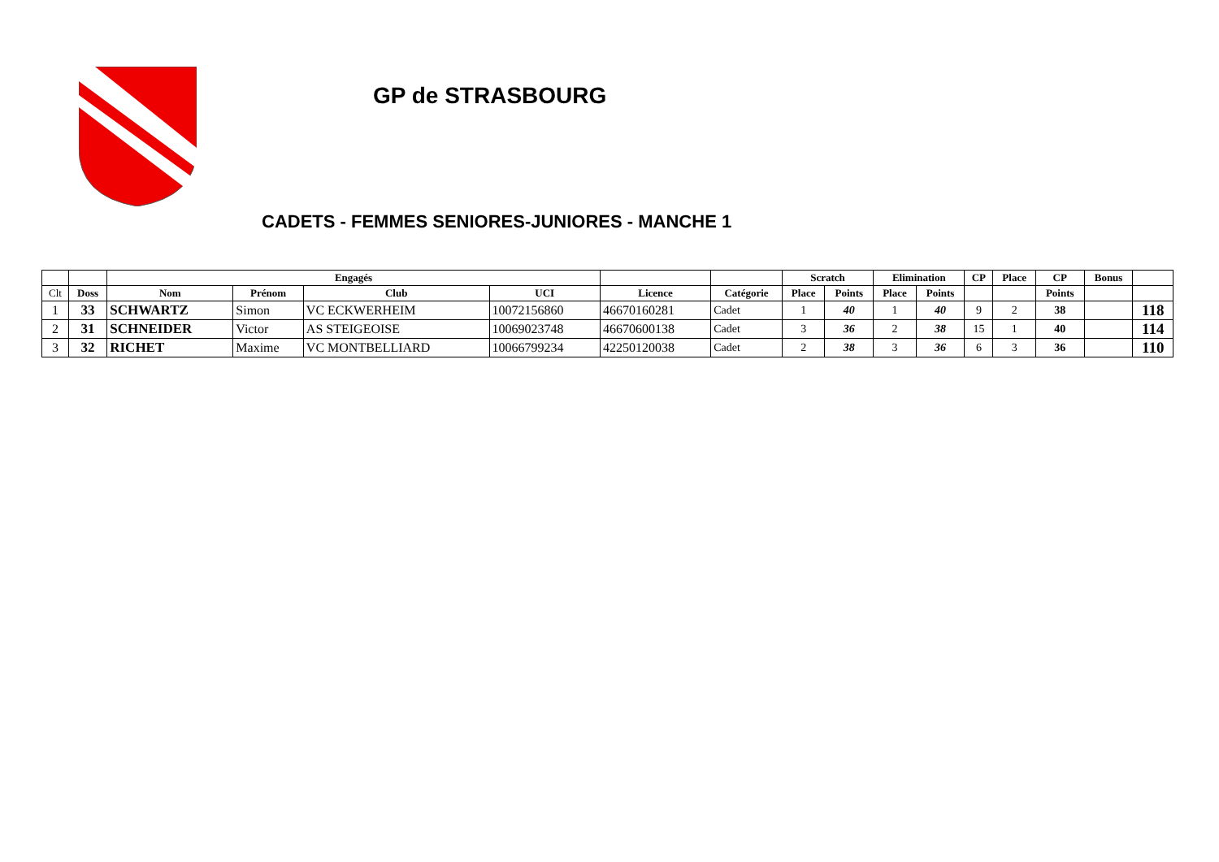GP de STRASBOURG
CADETS - FEMMES SENIORES-JUNIORES - MANCHE 1
| | | Engagés | | | | | | Scratch | | Elimination | | CP | Place | CP | Bonus | |
| --- | --- | --- | --- | --- | --- | --- | --- | --- | --- | --- | --- | --- | --- | --- | --- | --- |
| Clt | Doss | Nom | Prénom | Club | UCI | Licence | Catégorie | Place | Points | Place | Points | | | Points | | |
| 1 | 33 | SCHWARTZ | Simon | VC ECKWERHEIM | 10072156860 | 46670160281 | Cadet | 1 | 40 | 1 | 40 | 9 | 2 | 38 | | 118 |
| 2 | 31 | SCHNEIDER | Victor | AS STEIGEOISE | 10069023748 | 46670600138 | Cadet | 3 | 36 | 2 | 38 | 15 | 1 | 40 | | 114 |
| 3 | 32 | RICHET | Maxime | VC MONTBELLIARD | 10066799234 | 42250120038 | Cadet | 2 | 38 | 3 | 36 | 6 | 3 | 36 | | 110 |